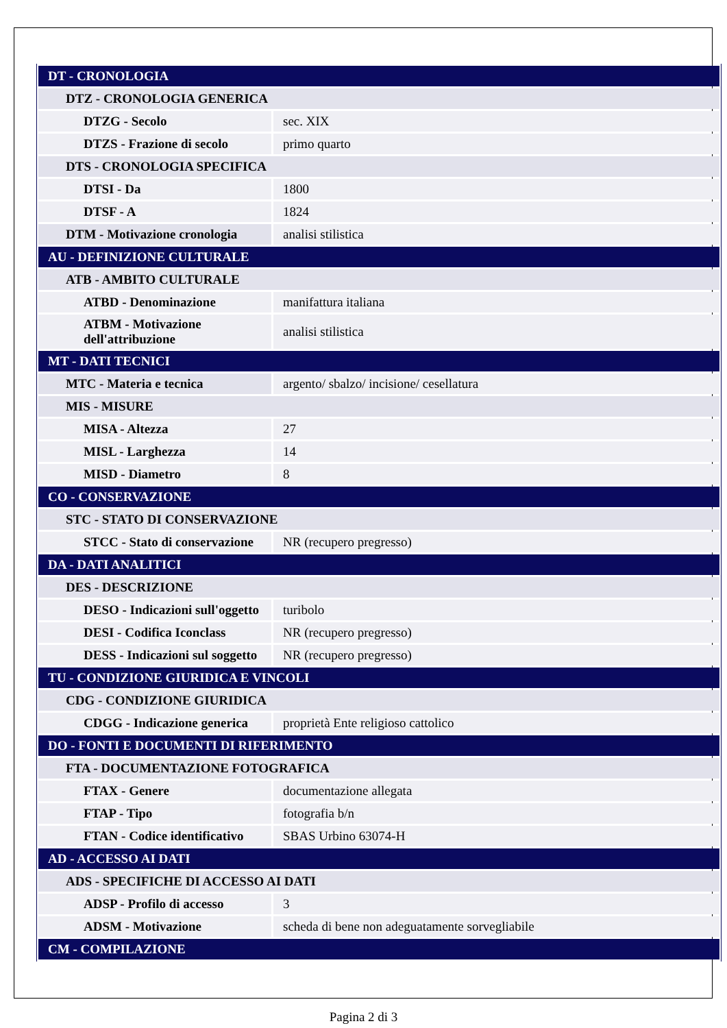| DT - CRONOLOGIA | |
| DTZ - CRONOLOGIA GENERICA | |
| DTZG - Secolo | sec. XIX |
| DTZS - Frazione di secolo | primo quarto |
| DTS - CRONOLOGIA SPECIFICA | |
| DTSI - Da | 1800 |
| DTSF - A | 1824 |
| DTM - Motivazione cronologia | analisi stilistica |
| AU - DEFINIZIONE CULTURALE | |
| ATB - AMBITO CULTURALE | |
| ATBD - Denominazione | manifattura italiana |
| ATBM - Motivazione dell'attribuzione | analisi stilistica |
| MT - DATI TECNICI | |
| MTC - Materia e tecnica | argento/ sbalzo/ incisione/ cesellatura |
| MIS - MISURE | |
| MISA - Altezza | 27 |
| MISL - Larghezza | 14 |
| MISD - Diametro | 8 |
| CO - CONSERVAZIONE | |
| STC - STATO DI CONSERVAZIONE | |
| STCC - Stato di conservazione | NR (recupero pregresso) |
| DA - DATI ANALITICI | |
| DES - DESCRIZIONE | |
| DESO - Indicazioni sull'oggetto | turibolo |
| DESI - Codifica Iconclass | NR (recupero pregresso) |
| DESS - Indicazioni sul soggetto | NR (recupero pregresso) |
| TU - CONDIZIONE GIURIDICA E VINCOLI | |
| CDG - CONDIZIONE GIURIDICA | |
| CDGG - Indicazione generica | proprietà Ente religioso cattolico |
| DO - FONTI E DOCUMENTI DI RIFERIMENTO | |
| FTA - DOCUMENTAZIONE FOTOGRAFICA | |
| FTAX - Genere | documentazione allegata |
| FTAP - Tipo | fotografia b/n |
| FTAN - Codice identificativo | SBAS Urbino 63074-H |
| AD - ACCESSO AI DATI | |
| ADS - SPECIFICHE DI ACCESSO AI DATI | |
| ADSP - Profilo di accesso | 3 |
| ADSM - Motivazione | scheda di bene non adeguatamente sorvegliabile |
| CM - COMPILAZIONE | |
Pagina 2 di 3